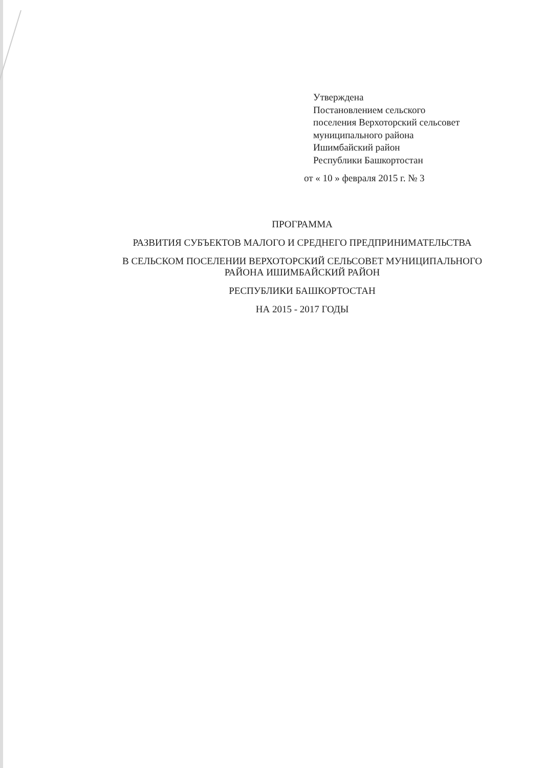Утверждена
Постановлением сельского
поселения Верхоторский сельсовет
муниципального района
Ишимбайский район
Республики Башкортостан
от « 10 » февраля 2015 г. № 3
ПРОГРАММА
РАЗВИТИЯ СУБЪЕКТОВ МАЛОГО И СРЕДНЕГО ПРЕДПРИНИМАТЕЛЬСТВА
В СЕЛЬСКОМ ПОСЕЛЕНИИ ВЕРХОТОРСКИЙ СЕЛЬСОВЕТ МУНИЦИПАЛЬНОГО
РАЙОНА ИШИМБАЙСКИЙ РАЙОН
РЕСПУБЛИКИ БАШКОРТОСТАН
НА 2015 - 2017 ГОДЫ